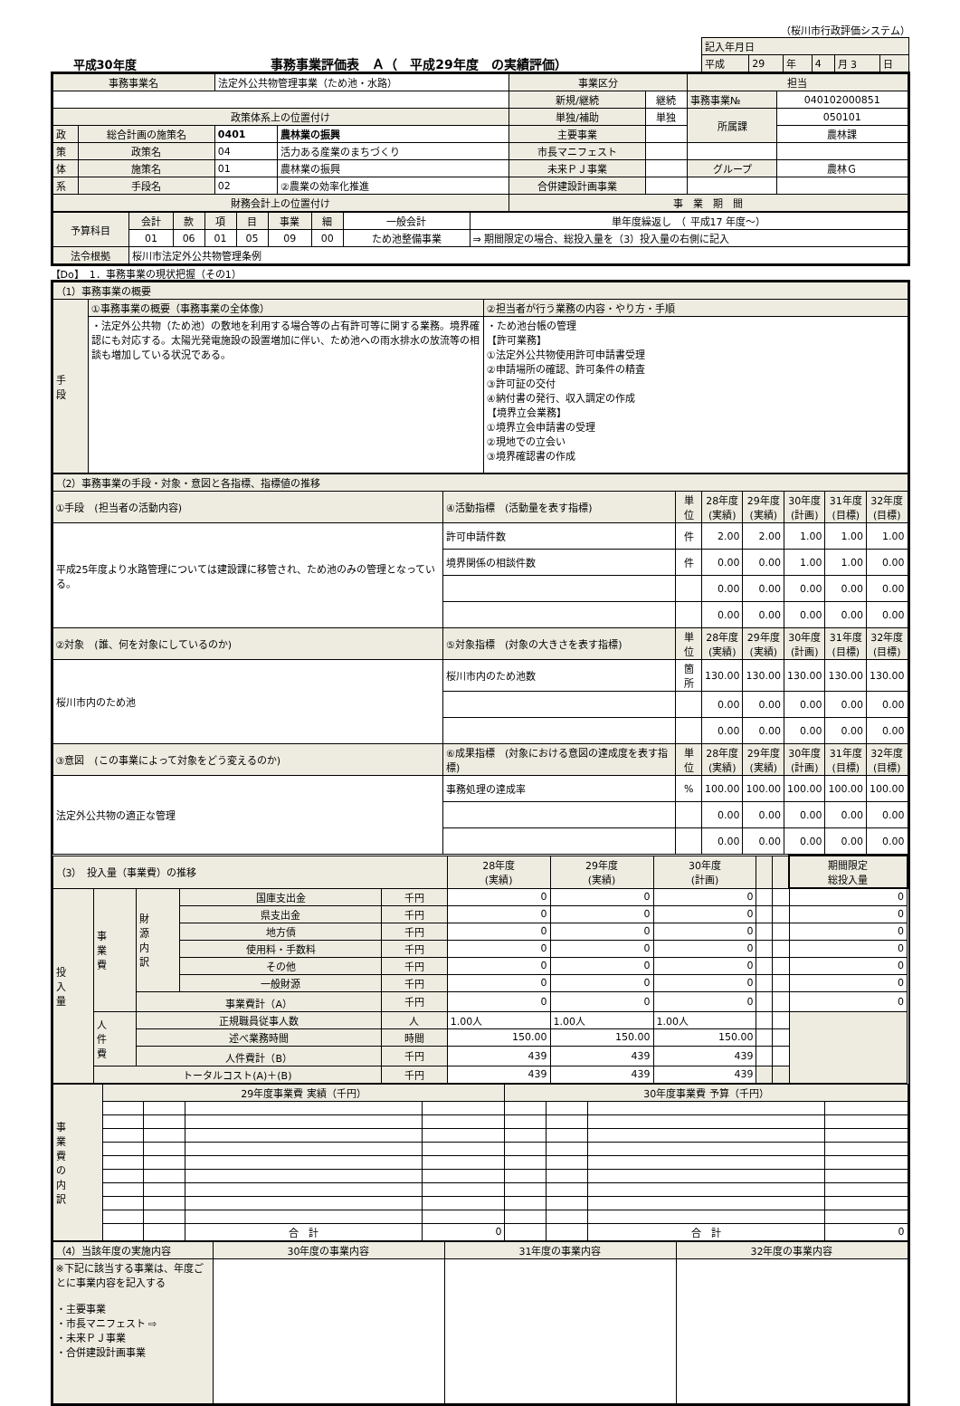（桜川市行政評価システム）
平成30年度
事務事業評価表　Ａ（　平成29年度　の実績評価）
| 記入年月日 | | | | | |
| 平成 | 29 | 年 | 4 | 月 3 | 日 |
| 事務事業名 | | 法定外公共物管理事業（ため池・水路） | | 事業区分 | | 担当 | |
| | | | | 新規/継続 | 継続 | 事務事業№ | 040102000851 |
| 政策体系上の位置付け | | | | 単独/補助 | 単独 | 所属課 | 050101 |
| 政 | 総合計画の施策名 | 0401 | 農林業の振興 | 主要事業 | | | 農林課 |
| 策 | 政策名 | 04 | 活力ある産業のまちづくり | 市長マニフェスト | | | |
| 体 | 施策名 | 01 | 農林業の振興 | 未来ＰＪ事業 | | グループ | 農林Ｇ |
| 系 | 手段名 | 02 | ②農業の効率化推進 | 合併建設計画事業 | | | |
| 財務会計上の位置付け | | | | 事 業 期 間 | | | |
| 予算科目 | 会計 | 款 | 項 | 目 | 事業 | 細 | 一般会計 | 単年度繰返し （ 平成17 年度～） |
| | 01 | 06 | 01 | 05 | 09 | 00 | ため池整備事業 | ⇒ 期間限定の場合、総投入量を（3）投入量の右側に記入 |
| 法令根拠 | 桜川市法定外公共物管理条例 | | | | | | | |
【Do】　1．事務事業の現状把握（その1）
| （1）事務事業の概要 | | |
| 手 段 | ①事務事業の概要（事務事業の全体像） | ②担当者が行う業務の内容・やり方・手順 |
| | ・法定外公共物（ため池）の敷地を利用する場合等の占有許可等に関する業務。境界確認にも対応する。太陽光発電施設の設置増加に伴い、ため池への雨水排水の放流等の相談も増加している状況である。 | ・ため池台帳の管理 【許可業務】 ①法定外公共物使用許可申請書受理 ②申請場所の確認、許可条件の精査 ③許可証の交付 ④納付書の発行、収入調定の作成 【境界立会業務】 ①境界立会申請書の受理 ②現地での立会い ③境界確認書の作成 |
| （2）事務事業の手段・対象・意図と各指標、指標値の推移 | | | | | | | |
| ①手段 (担当者の活動内容) | ④活動指標 (活動量を表す指標) | 単位 | 28年度 (実績) | 29年度 (実績) | 30年度 (計画) | 31年度 (目標) | 32年度 (目標) |
| 平成25年度より水路管理については建設課に移管され、ため池のみの管理となっている。 | 許可申請件数 | 件 | 2.00 | 2.00 | 1.00 | 1.00 | 1.00 |
| | 境界関係の相談件数 | 件 | 0.00 | 0.00 | 1.00 | 1.00 | 0.00 |
| | | | 0.00 | 0.00 | 0.00 | 0.00 | 0.00 |
| | | | 0.00 | 0.00 | 0.00 | 0.00 | 0.00 |
| ②対象 (誰、何を対象にしているのか) | ⑤対象指標 (対象の大きさを表す指標) | 単位 | 28年度 (実績) | 29年度 (実績) | 30年度 (計画) | 31年度 (目標) | 32年度 (目標) |
| 桜川市内のため池 | 桜川市内のため池数 | 箇所 | 130.00 | 130.00 | 130.00 | 130.00 | 130.00 |
| | | | 0.00 | 0.00 | 0.00 | 0.00 | 0.00 |
| | | | 0.00 | 0.00 | 0.00 | 0.00 | 0.00 |
| ③意図 (この事業によって対象をどう変えるのか) | ⑥成果指標 (対象における意図の達成度を表す指標) | 単位 | 28年度 (実績) | 29年度 (実績) | 30年度 (計画) | 31年度 (目標) | 32年度 (目標) |
| 法定外公共物の適正な管理 | 事務処理の達成率 | % | 100.00 | 100.00 | 100.00 | 100.00 | 100.00 |
| | | | 0.00 | 0.00 | 0.00 | 0.00 | 0.00 |
| | | | 0.00 | 0.00 | 0.00 | 0.00 | 0.00 |
| （3） 投入量（事業費）の推移 | | | | | 28年度 (実績) | 29年度 (実績) | 30年度 (計画) | | | 期間限定 総投入量 |
| 投 入 量 | 事 業 費 | 財 源 内 訳 | 国庫支出金 | 千円 | 0 | 0 | 0 | | | 0 |
| | | | 県支出金 | 千円 | 0 | 0 | 0 | | | 0 |
| | | | 地方債 | 千円 | 0 | 0 | 0 | | | 0 |
| | | | 使用料・手数料 | 千円 | 0 | 0 | 0 | | | 0 |
| | | | その他 | 千円 | 0 | 0 | 0 | | | 0 |
| | | | 一般財源 | 千円 | 0 | 0 | 0 | | | 0 |
| | | 事業費計（A） | | 千円 | 0 | 0 | 0 | | | 0 |
| | 人 件 費 | 正規職員従事人数 | | 人 | 1.00人 | 1.00人 | 1.00人 | | | |
| | | 述べ業務時間 | | 時間 | 150.00 | 150.00 | 150.00 | | | |
| | | 人件費計（B） | | 千円 | 439 | 439 | 439 | | | |
| | トータルコスト(A)＋(B) | | | 千円 | 439 | 439 | 439 | | | |
| 事 業 費 の 内 訳 | 29年度事業費 実績（千円） | | | | 30年度事業費 予算（千円） | | | |
| | | | 合 計 | 0 | | | 合 計 | 0 |
| （4）当該年度の実施内容 | 30年度の事業内容 | 31年度の事業内容 | 32年度の事業内容 |
| ※下記に該当する事業は、年度ごとに事業内容を記入する ・主要事業 ・市長マニフェスト ⇨ ・未来ＰＪ事業 ・合併建設計画事業 | | | |